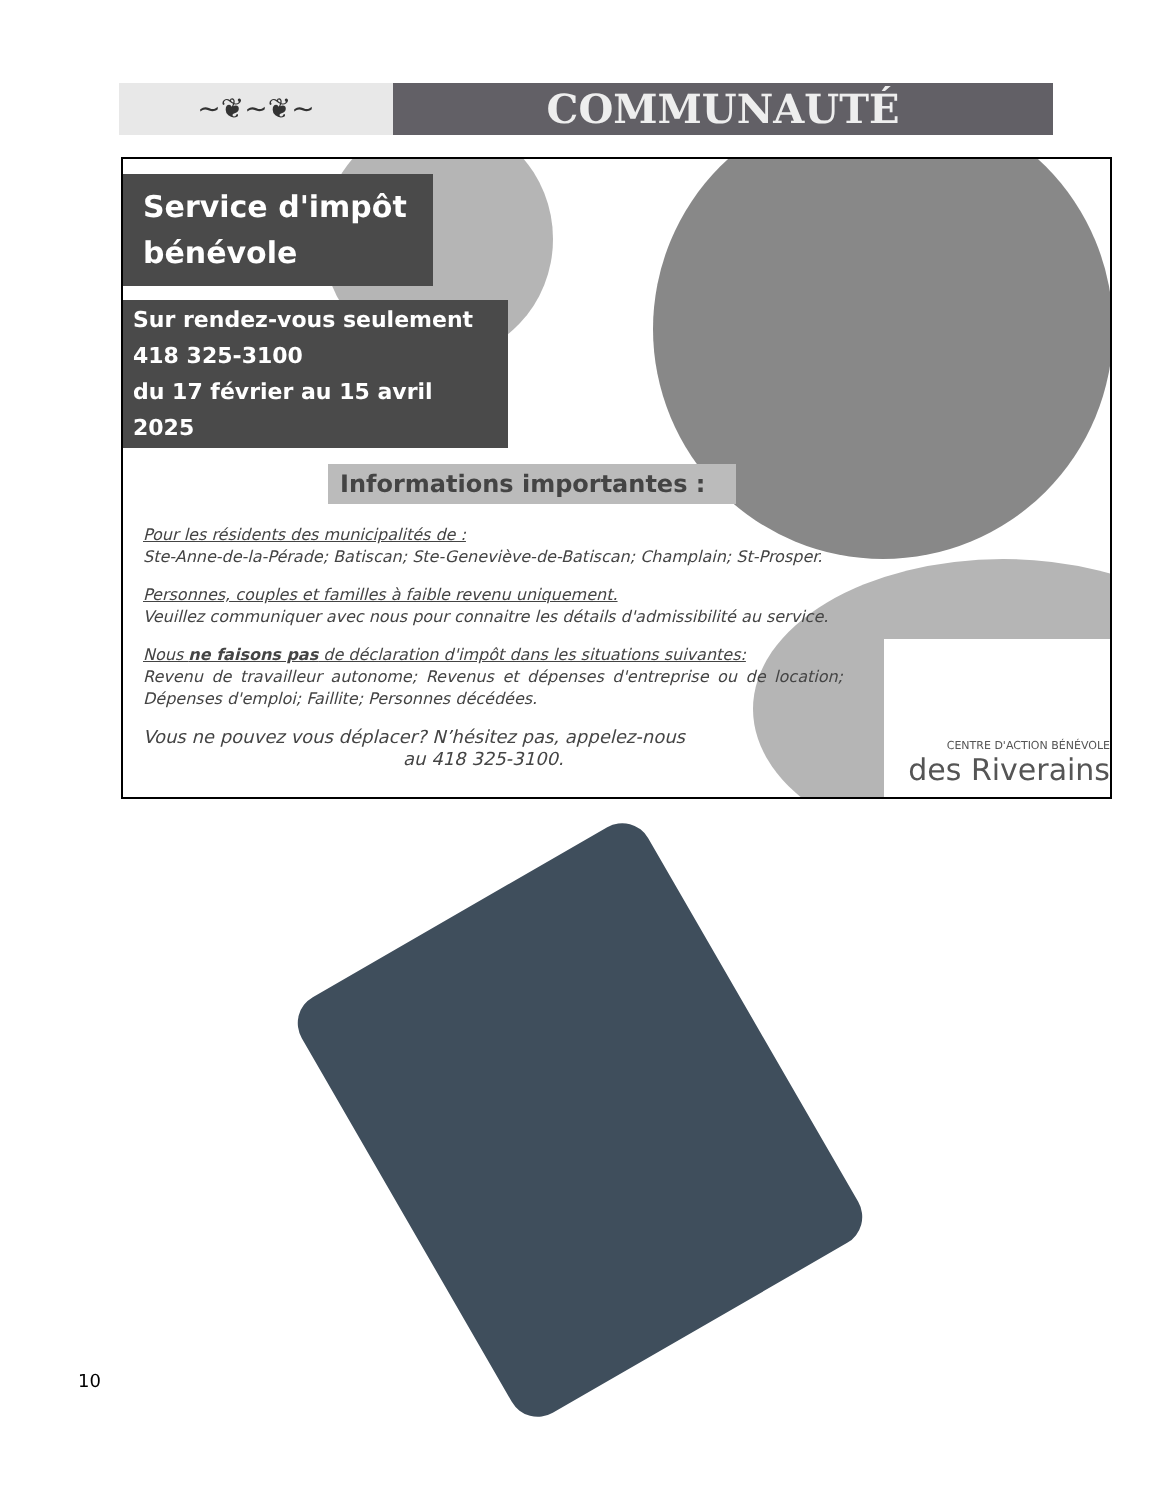~❦~❦~
COMMUNAUTÉ
Service d'impôt bénévole
Sur rendez-vous seulement
418 325-3100
du 17 février au 15 avril 2025
Informations importantes :
Pour les résidents des municipalités de :
Ste-Anne-de-la-Pérade; Batiscan; Ste-Geneviève-de-Batiscan; Champlain; St-Prosper.
Personnes, couples et familles à faible revenu uniquement.
Veuillez communiquer avec nous pour connaitre les détails d'admissibilité au service.
Nous ne faisons pas de déclaration d'impôt dans les situations suivantes:
Revenu de travailleur autonome; Revenus et dépenses d'entreprise ou de location; Dépenses d'emploi; Faillite; Personnes décédées.
Vous ne pouvez vous déplacer? N’hésitez pas, appelez-nous
au 418 325-3100.
CENTRE D'ACTION BÉNÉVOLE
des Riverains
10